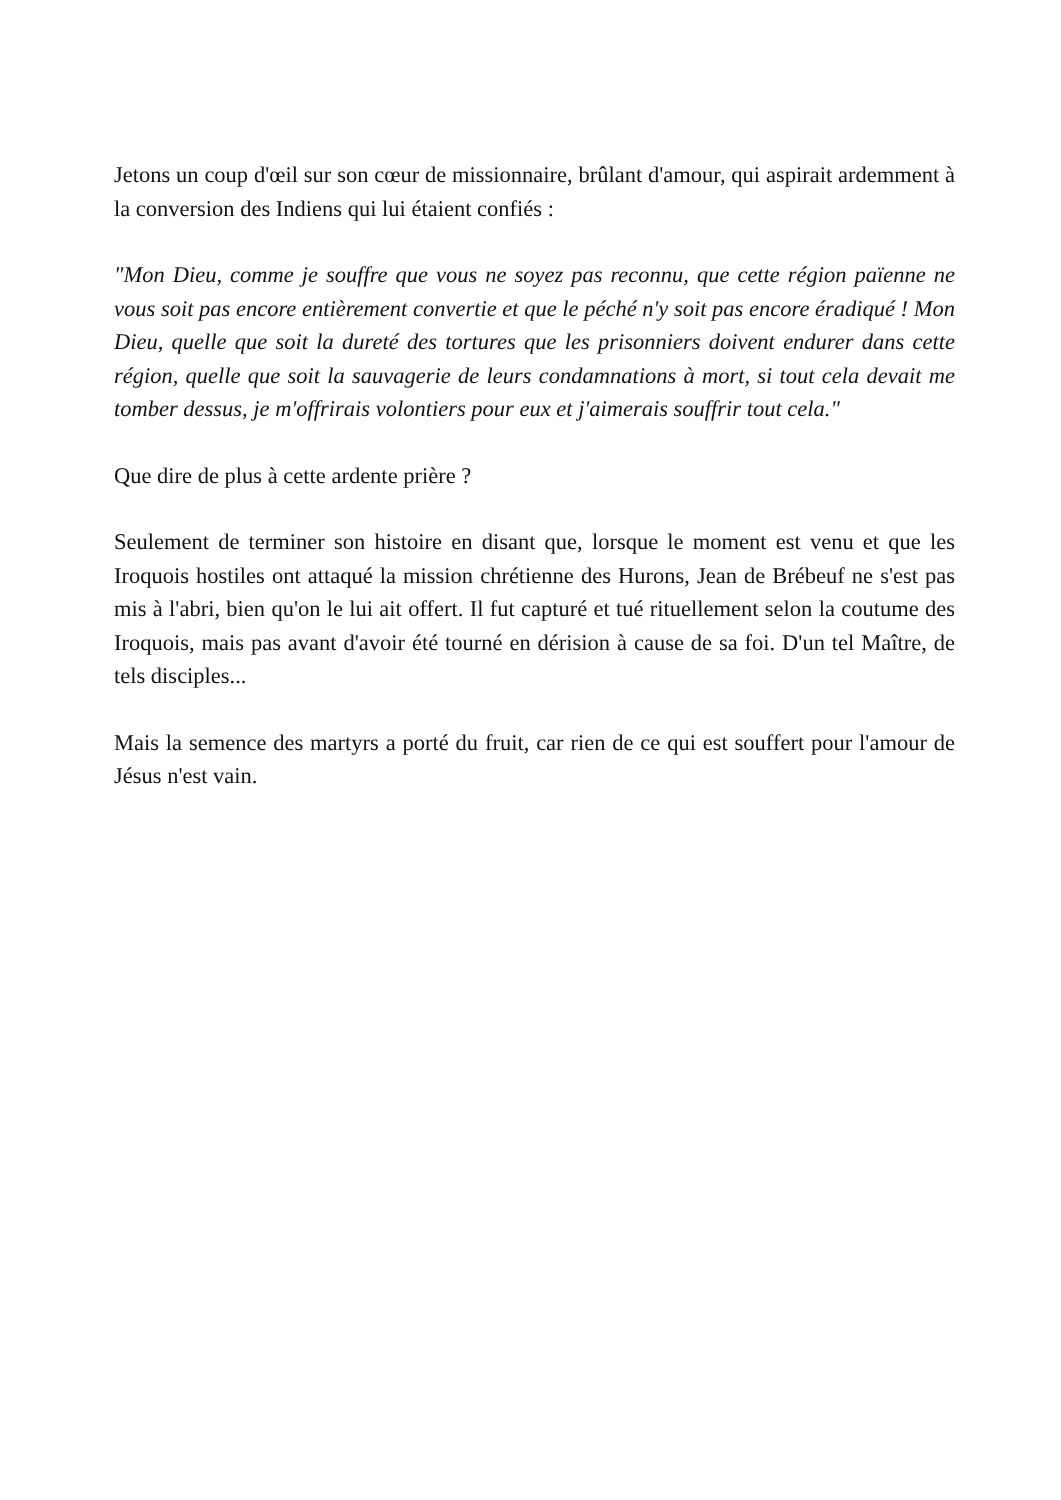Jetons un coup d'œil sur son cœur de missionnaire, brûlant d'amour, qui aspirait ardemment à la conversion des Indiens qui lui étaient confiés :
"Mon Dieu, comme je souffre que vous ne soyez pas reconnu, que cette région païenne ne vous soit pas encore entièrement convertie et que le péché n'y soit pas encore éradiqué ! Mon Dieu, quelle que soit la dureté des tortures que les prisonniers doivent endurer dans cette région, quelle que soit la sauvagerie de leurs condamnations à mort, si tout cela devait me tomber dessus, je m'offrirais volontiers pour eux et j'aimerais souffrir tout cela."
Que dire de plus à cette ardente prière ?
Seulement de terminer son histoire en disant que, lorsque le moment est venu et que les Iroquois hostiles ont attaqué la mission chrétienne des Hurons, Jean de Brébeuf ne s'est pas mis à l'abri, bien qu'on le lui ait offert. Il fut capturé et tué rituellement selon la coutume des Iroquois, mais pas avant d'avoir été tourné en dérision à cause de sa foi. D'un tel Maître, de tels disciples...
Mais la semence des martyrs a porté du fruit, car rien de ce qui est souffert pour l'amour de Jésus n'est vain.